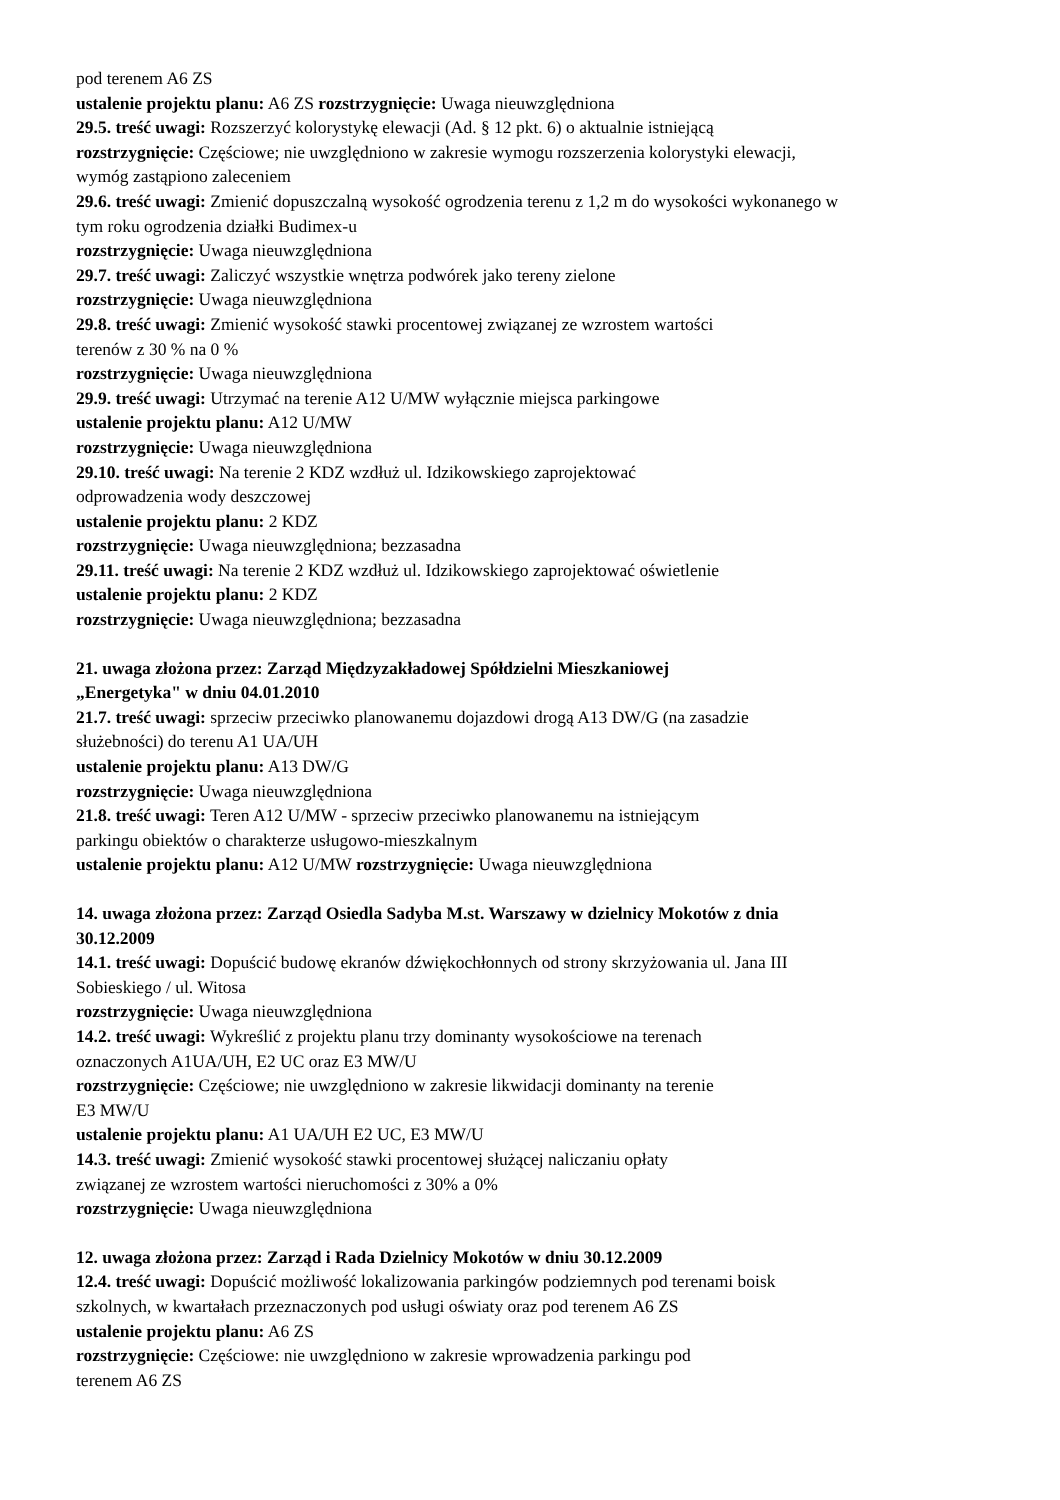pod terenem A6 ZS
ustalenie projektu planu: A6 ZS rozstrzygnięcie: Uwaga nieuwzględniona
29.5. treść uwagi: Rozszerzyć kolorystykę elewacji (Ad. § 12 pkt. 6) o aktualnie istniejącą
rozstrzygnięcie: Częściowe; nie uwzględniono w zakresie wymogu rozszerzenia kolorystyki elewacji,
wymóg zastąpiono zaleceniem
29.6. treść uwagi: Zmienić dopuszczalną wysokość ogrodzenia terenu z 1,2 m do wysokości wykonanego w
tym roku ogrodzenia działki Budimex-u
rozstrzygnięcie: Uwaga nieuwzględniona
29.7. treść uwagi: Zaliczyć wszystkie wnętrza podwórek jako tereny zielone
rozstrzygnięcie: Uwaga nieuwzględniona
29.8. treść uwagi: Zmienić wysokość stawki procentowej związanej ze wzrostem wartości
terenów z 30 % na 0 %
rozstrzygnięcie: Uwaga nieuwzględniona
29.9. treść uwagi: Utrzymać na terenie A12 U/MW wyłącznie miejsca parkingowe
ustalenie projektu planu: A12 U/MW
rozstrzygnięcie: Uwaga nieuwzględniona
29.10. treść uwagi: Na terenie 2 KDZ wzdłuż ul. Idzikowskiego zaprojektować
odprowadzenia wody deszczowej
ustalenie projektu planu: 2 KDZ
rozstrzygnięcie: Uwaga nieuwzględniona; bezzasadna
29.11. treść uwagi: Na terenie 2 KDZ wzdłuż ul. Idzikowskiego zaprojektować oświetlenie
ustalenie projektu planu: 2 KDZ
rozstrzygnięcie: Uwaga nieuwzględniona; bezzasadna
21. uwaga złożona przez: Zarząd Międzyzakładowej Spółdzielni Mieszkaniowej
„Energetyka" w dniu 04.01.2010
21.7. treść uwagi: sprzeciw przeciwko planowanemu dojazdowi drogą A13 DW/G (na zasadzie
służebności) do terenu A1 UA/UH
ustalenie projektu planu: A13 DW/G
rozstrzygnięcie: Uwaga nieuwzględniona
21.8. treść uwagi: Teren A12 U/MW - sprzeciw przeciwko planowanemu na istniejącym
parkingu obiektów o charakterze usługowo-mieszkalnym
ustalenie projektu planu: A12 U/MW rozstrzygnięcie: Uwaga nieuwzględniona
14. uwaga złożona przez: Zarząd Osiedla Sadyba M.st. Warszawy w dzielnicy Mokotów z dnia
30.12.2009
14.1. treść uwagi: Dopuścić budowę ekranów dźwiękochłonnych od strony skrzyżowania ul. Jana III
Sobieskiego / ul. Witosa
rozstrzygnięcie: Uwaga nieuwzględniona
14.2. treść uwagi: Wykreślić z projektu planu trzy dominanty wysokościowe na terenach
oznaczonych A1UA/UH, E2 UC oraz E3 MW/U
rozstrzygnięcie: Częściowe; nie uwzględniono w zakresie likwidacji dominanty na terenie
E3 MW/U
ustalenie projektu planu: A1 UA/UH E2 UC, E3 MW/U
14.3. treść uwagi: Zmienić wysokość stawki procentowej służącej naliczaniu opłaty
związanej ze wzrostem wartości nieruchomości z 30% a 0%
rozstrzygnięcie: Uwaga nieuwzględniona
12. uwaga złożona przez: Zarząd i Rada Dzielnicy Mokotów w dniu 30.12.2009
12.4. treść uwagi: Dopuścić możliwość lokalizowania parkingów podziemnych pod terenami boisk
szkolnych, w kwartałach przeznaczonych pod usługi oświaty oraz pod terenem A6 ZS
ustalenie projektu planu: A6 ZS
rozstrzygnięcie: Częściowe: nie uwzględniono w zakresie wprowadzenia parkingu pod
terenem A6 ZS